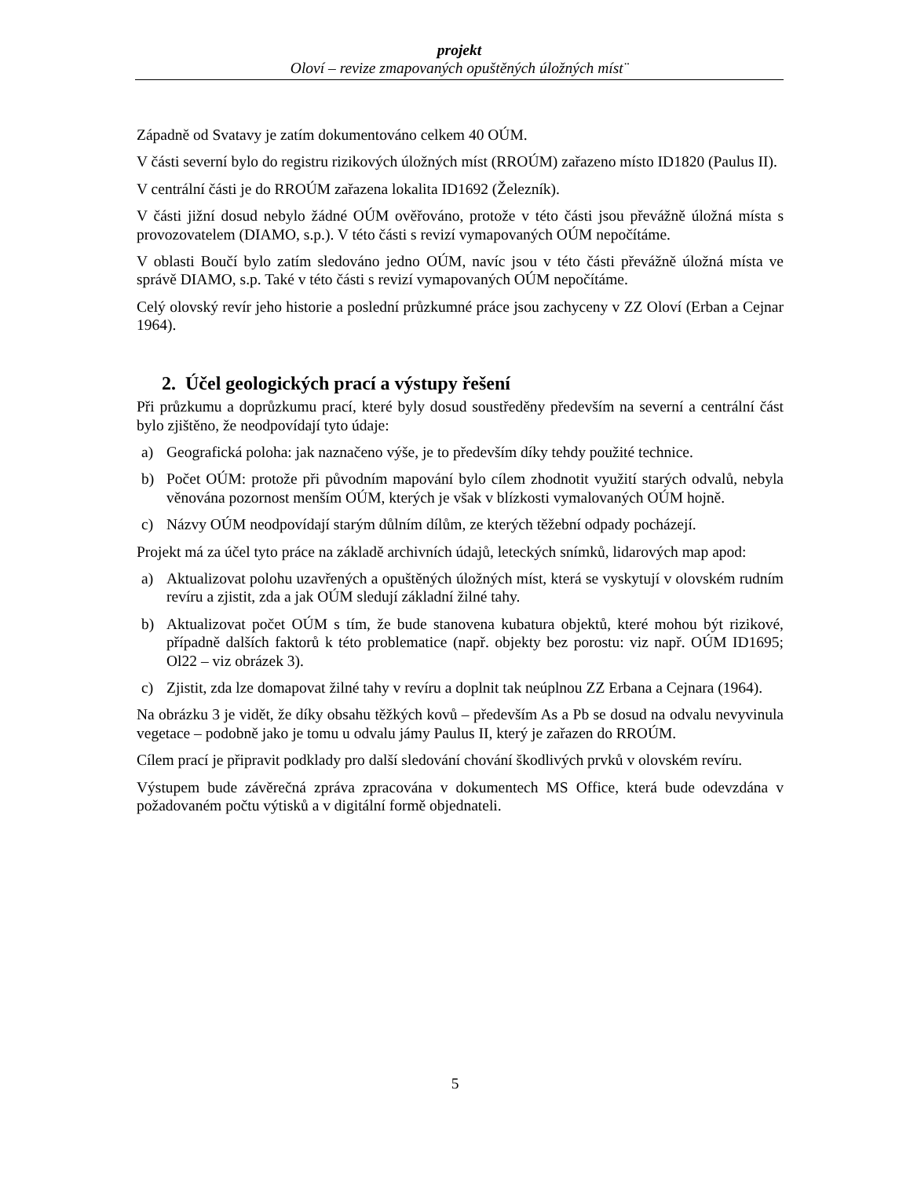projekt
Oloví – revize zmapovaných opuštěných úložných míst¨
Západně od Svatavy je zatím dokumentováno celkem 40 OÚM.
V části severní bylo do registru rizikových úložných míst (RROÚM) zařazeno místo ID1820 (Paulus II).
V centrální části je do RROÚM zařazena lokalita ID1692 (Železník).
V části jižní dosud nebylo žádné OÚM ověřováno, protože v této části jsou převážně úložná místa s provozovatelem (DIAMO, s.p.). V této části s revizí vymapovaných OÚM nepočítáme.
V oblasti Boučí bylo zatím sledováno jedno OÚM, navíc jsou v této části převážně úložná místa ve správě DIAMO, s.p. Také v této části s revizí vymapovaných OÚM nepočítáme.
Celý olovský revír jeho historie a poslední průzkumné práce jsou zachyceny v ZZ Oloví (Erban a Cejnar 1964).
2. Účel geologických prací a výstupy řešení
Při průzkumu a doprůzkumu prací, které byly dosud soustředěny především na severní a centrální část bylo zjištěno, že neodpovídají tyto údaje:
a) Geografická poloha: jak naznačeno výše, je to především díky tehdy použité technice.
b) Počet OÚM: protože při původním mapování bylo cílem zhodnotit využití starých odvalů, nebyla věnována pozornost menším OÚM, kterých je však v blízkosti vymalovaných OÚM hojně.
c) Názvy OÚM neodpovídají starým důlním dílům, ze kterých těžební odpady pocházejí.
Projekt má za účel tyto práce na základě archivních údajů, leteckých snímků, lidarových map apod:
a) Aktualizovat polohu uzavřených a opuštěných úložných míst, která se vyskytují v olovském rudním revíru a zjistit, zda a jak OÚM sledují základní žilné tahy.
b) Aktualizovat počet OÚM s tím, že bude stanovena kubatura objektů, které mohou být rizikové, případně dalších faktorů k této problematice (např. objekty bez porostu: viz např. OÚM ID1695; Ol22 – viz obrázek 3).
c) Zjistit, zda lze domapovat žilné tahy v revíru a doplnit tak neúplnou ZZ Erbana a Cejnara (1964).
Na obrázku 3 je vidět, že díky obsahu těžkých kovů – především As a Pb se dosud na odvalu nevyvinula vegetace – podobně jako je tomu u odvalu jámy Paulus II, který je zařazen do RROÚM.
Cílem prací je připravit podklady pro další sledování chování škodlivých prvků v olovském revíru.
Výstupem bude závěrečná zpráva zpracována v dokumentech MS Office, která bude odevzdána v požadovaném počtu výtisků a v digitální formě objednateli.
5